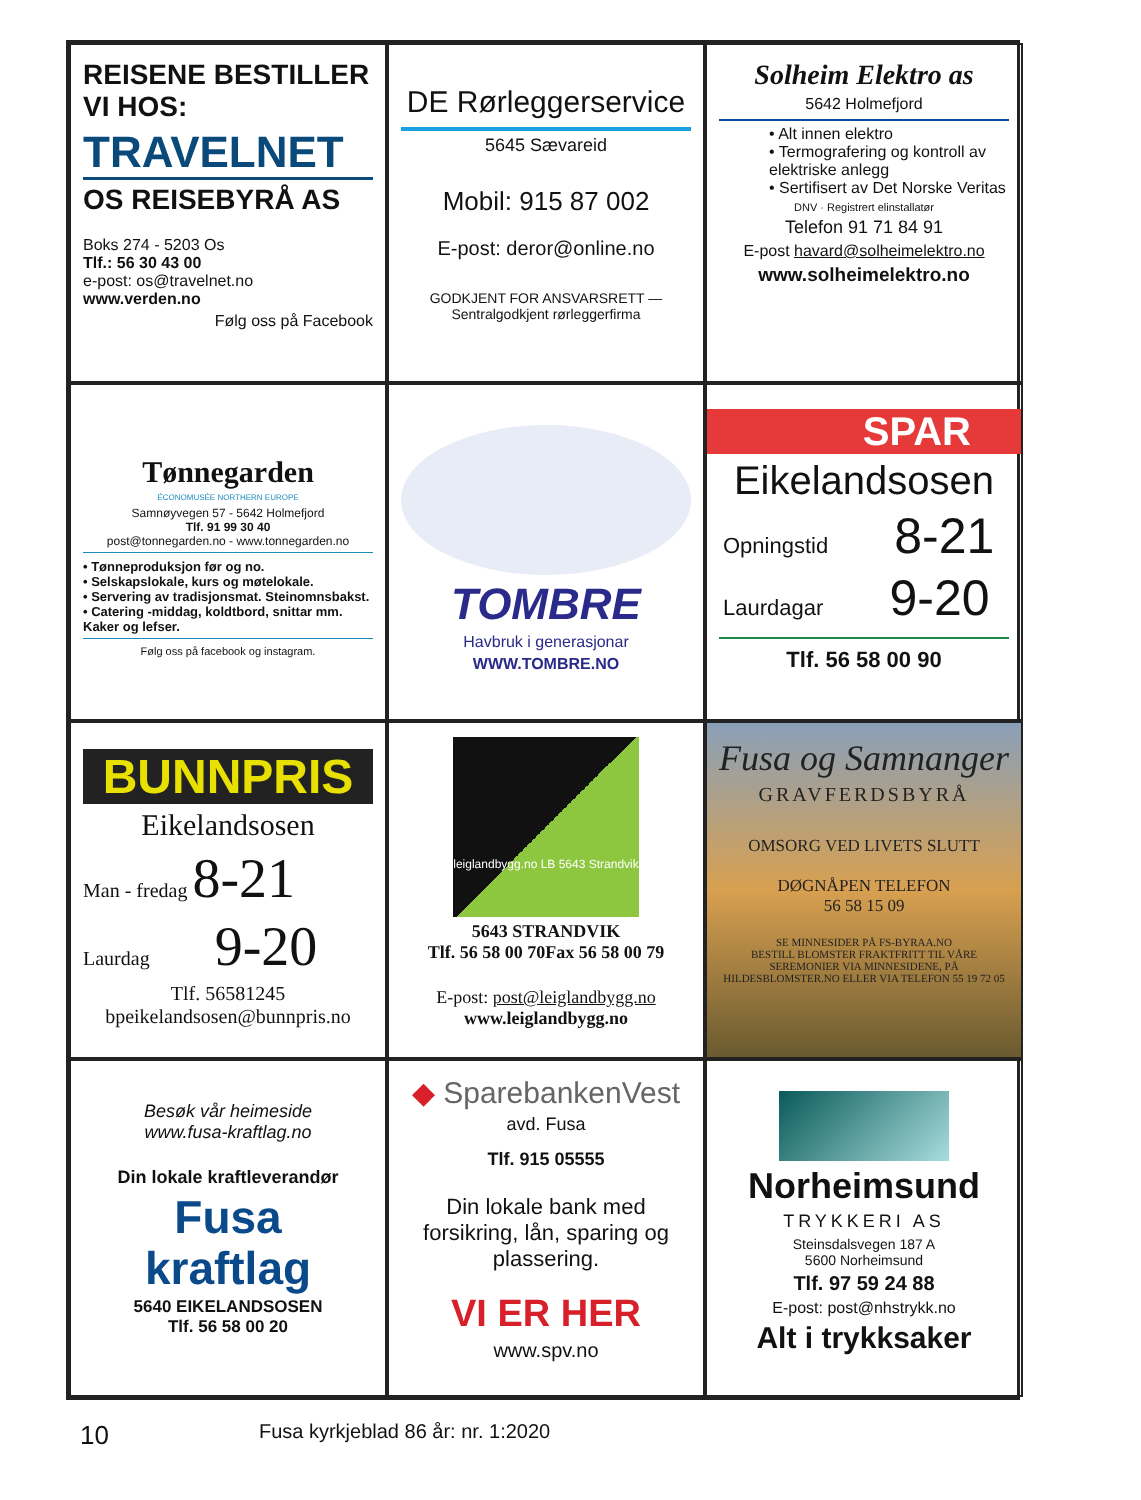REISENE BESTILLER
VI HOS:
TRAVELNET
OS REISEBYRÅ AS
Boks 274 - 5203 Os
Tlf.: 56 30 43 00
e-post: os@travelnet.no
www.verden.no
Følg oss på Facebook
DE Rørleggerservice
5645 Sævareid
Mobil: 915 87 002
E-post: deror@online.no
GODKJENT FOR ANSVARSRETT — Sentralgodkjent rørleggerfirma
Solheim Elektro as
5642 Holmefjord
• Alt innen elektro
• Termografering og kontroll av elektriske anlegg
• Sertifisert av Det Norske Veritas
DNV · Registrert elinstallatør
Telefon 91 71 84 91
E-post havard@solheimelektro.no
www.solheimelektro.no
Tønnegarden
ÉCONOMUSÉE NORTHERN EUROPE
Samnøyvegen 57 - 5642 Holmefjord
Tlf. 91 99 30 40
post@tonnegarden.no - www.tonnegarden.no
• Tønneproduksjon før og no.
• Selskapslokale, kurs og møtelokale.
• Servering av tradisjonsmat. Steinomnsbakst.
• Catering -middag, koldtbord, snittar mm. Kaker og lefser.
Følg oss på facebook og instagram.
TOMBRE
Havbruk i generasjonar
WWW.TOMBRE.NO
SPAR
Eikelandsosen
Opningstid 8-21
Laurdagar 9-20
Tlf. 56 58 00 90
BUNNPRIS
Eikelandsosen
Man - fredag 8-21
Laurdag 9-20
Tlf. 56581245
bpeikelandsosen@bunnpris.no
leiglandbygg.no LB 5643 Strandvik
5643 STRANDVIK
Tlf. 56 58 00 70Fax 56 58 00 79
E-post: post@leiglandbygg.no
www.leiglandbygg.no
Fusa og Samnanger
GRAVFERDSBYRÅ
OMSORG VED LIVETS SLUTT
DØGNÅPEN TELEFON
56 58 15 09
SE MINNESIDER PÅ FS-BYRAA.NO
BESTILL BLOMSTER FRAKTFRITT TIL VÅRE SEREMONIER VIA MINNESIDENE, PÅ HILDESBLOMSTER.NO ELLER VIA TELEFON 55 19 72 05
Besøk vår heimeside
www.fusa-kraftlag.no
Din lokale kraftleverandør
Fusa
kraftlag
5640 EIKELANDSOSEN
Tlf. 56 58 00 20
◆ SparebankenVest
avd. Fusa
Tlf. 915 05555
Din lokale bank med forsikring, lån, sparing og plassering.
VI ER HER
www.spv.no
Norheimsund
TRYKKERI AS
Steinsdalsvegen 187 A
5600 Norheimsund
Tlf. 97 59 24 88
E-post: post@nhstrykk.no
Alt i trykksaker
10 Fusa kyrkjeblad 86 år: nr. 1:2020